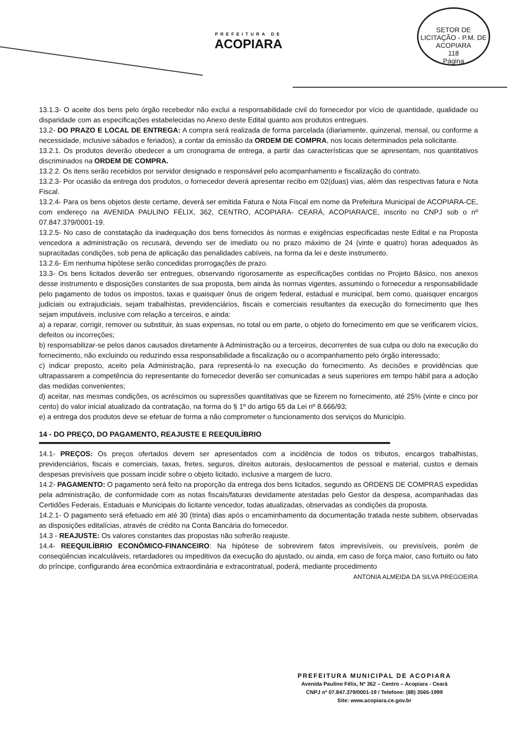PREFEITURA DE
ACOPIARA
SETOR DE LICITAÇÃO - P.M. DE ACOPIARA
118
Página
13.1.3- O aceite dos bens pelo órgão recebedor não exclui a responsabilidade civil do fornecedor por vício de quantidade, qualidade ou disparidade com as especificações estabelecidas no Anexo deste Edital quanto aos produtos entregues.
13.2- DO PRAZO E LOCAL DE ENTREGA: A compra será realizada de forma parcelada (diariamente, quinzenal, mensal, ou conforme a necessidade, inclusive sábados e feriados), a contar da emissão da ORDEM DE COMPRA, nos locais determinados pela solicitante.
13.2.1. Os produtos deverão obedecer a um cronograma de entrega, a partir das características que se apresentam, nos quantitativos discriminados na ORDEM DE COMPRA.
13.2.2. Os itens serão recebidos por servidor designado e responsável pelo acompanhamento e fiscalização do contrato.
13.2.3- Por ocasião da entrega dos produtos, o fornecedor deverá apresentar recibo em 02(duas) vias, além das respectivas fatura e Nota Fiscal.
13.2.4- Para os bens objetos deste certame, deverá ser emitida Fatura e Nota Fiscal em nome da Prefeitura Municipal de ACOPIARA-CE, com endereço na AVENIDA PAULINO FÉLIX, 362, CENTRO, ACOPIARA- CEARÁ, ACOPIARA/CE, inscrito no CNPJ sob o nº 07.847.379/0001-19.
13.2.5- No caso de constatação da inadequação dos bens fornecidos às normas e exigências especificadas neste Edital e na Proposta vencedora a administração os recusará, devendo ser de imediato ou no prazo máximo de 24 (vinte e quatro) horas adequados às supracitadas condições, sob pena de aplicação das penalidades cabíveis, na forma da lei e deste instrumento.
13.2.6- Em nenhuma hipótese serão concedidas prorrogações de prazo.
13.3- Os bens licitados deverão ser entregues, observando rigorosamente as especificações contidas no Projeto Básico, nos anexos desse instrumento e disposições constantes de sua proposta, bem ainda às normas vigentes, assumindo o fornecedor a responsabilidade pelo pagamento de todos os impostos, taxas e quaisquer ônus de origem federal, estadual e municipal, bem como, quaisquer encargos judiciais ou extrajudiciais, sejam trabalhistas, previdenciários, fiscais e comerciais resultantes da execução do fornecimento que lhes sejam imputáveis, inclusive com relação a terceiros, e ainda:
a) a reparar, corrigir, remover ou substituir, às suas expensas, no total ou em parte, o objeto do fornecimento em que se verificarem vícios, defeitos ou incorreções;
b) responsabilizar-se pelos danos causados diretamente à Administração ou a terceiros, decorrentes de sua culpa ou dolo na execução do fornecimento, não excluindo ou reduzindo essa responsabilidade a fiscalização ou o acompanhamento pelo órgão interessado;
c) indicar preposto, aceito pela Administração, para representá-lo na execução do fornecimento. As decisões e providências que ultrapassarem a competência do representante do fornecedor deverão ser comunicadas a seus superiores em tempo hábil para a adoção das medidas convenientes;
d) aceitar, nas mesmas condições, os acréscimos ou supressões quantitativas que se fizerem no fornecimento, até 25% (vinte e cinco por cento) do valor inicial atualizado da contratação, na forma do § 1º do artigo 65 da Lei nº 8.666/93;
e) a entrega dos produtos deve se efetuar de forma a não comprometer o funcionamento dos serviços do Município.
14 - DO PREÇO, DO PAGAMENTO, REAJUSTE E REEQUILÍBRIO
14.1- PREÇOS: Os preços ofertados devem ser apresentados com a incidência de todos os tributos, encargos trabalhistas, previdenciários, fiscais e comerciais, taxas, fretes, seguros, direitos autorais, deslocamentos de pessoal e material, custos e demais despesas previsíveis que possam incidir sobre o objeto licitado, inclusive a margem de lucro.
14.2- PAGAMENTO: O pagamento será feito na proporção da entrega dos bens licitados, segundo as ORDENS DE COMPRAS expedidas pela administração, de conformidade com as notas fiscais/faturas devidamente atestadas pelo Gestor da despesa, acompanhadas das Certidões Federais, Estaduais e Municipais do licitante vencedor, todas atualizadas, observadas as condições da proposta.
14.2.1- O pagamento será efetuado em até 30 (trinta) dias após o encaminhamento da documentação tratada neste subitem, observadas as disposições editalícias, através de crédito na Conta Bancária do fornecedor.
14.3 - REAJUSTE: Os valores constantes das propostas não sofrerão reajuste.
14.4- REEQUILÍBRIO ECONÔMICO-FINANCEIRO: Na hipótese de sobrevirem fatos imprevisíveis, ou previsíveis, porém de conseqüências incalculáveis, retardadores ou impeditivos da execução do ajustado, ou ainda, em caso de força maior, caso fortuito ou fato do príncipe, configurando área econômica extraordinária e extracontratual, poderá, mediante procedimento
ANTONIA ALMEIDA DA SILVA PREGOEIRA
PREFEITURA MUNICIPAL DE ACOPIARA
Avenida Paulino Félix, Nº 362 – Centro – Acopiara - Ceará
CNPJ nº 07.847.379/0001-19 / Telefone: (88) 3565-1999
Site: www.acopiara.ce.gov.br